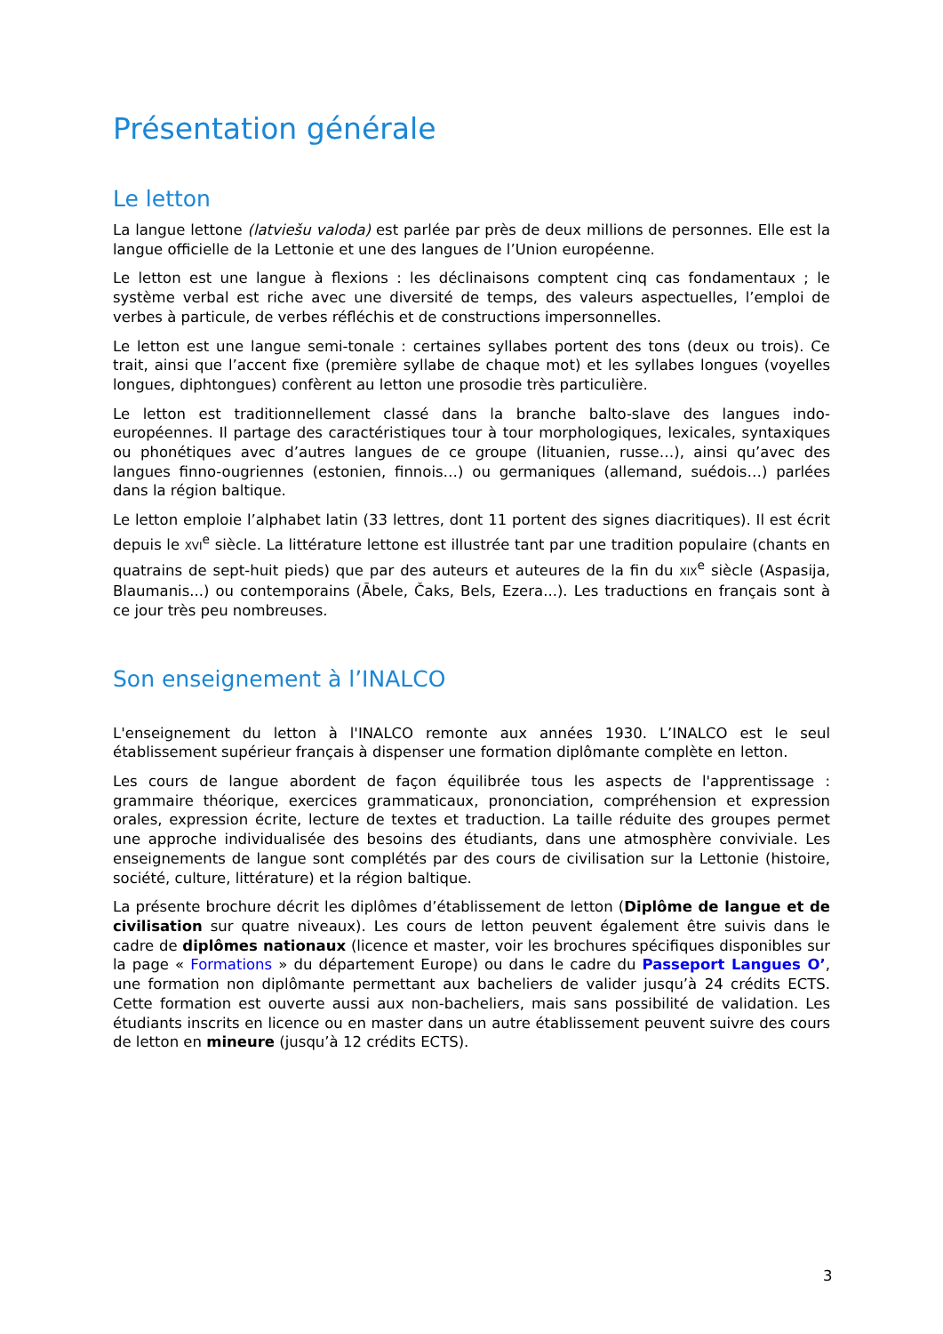Présentation générale
Le letton
La langue lettone (latviešu valoda) est parlée par près de deux millions de personnes. Elle est la langue officielle de la Lettonie et une des langues de l’Union européenne.
Le letton est une langue à flexions : les déclinaisons comptent cinq cas fondamentaux ; le système verbal est riche avec une diversité de temps, des valeurs aspectuelles, l’emploi de verbes à particule, de verbes réfléchis et de constructions impersonnelles.
Le letton est une langue semi-tonale : certaines syllabes portent des tons (deux ou trois). Ce trait, ainsi que l’accent fixe (première syllabe de chaque mot) et les syllabes longues (voyelles longues, diphtongues) confèrent au letton une prosodie très particulière.
Le letton est traditionnellement classé dans la branche balto-slave des langues indo-européennes. Il partage des caractéristiques tour à tour morphologiques, lexicales, syntaxiques ou phonétiques avec d’autres langues de ce groupe (lituanien, russe…), ainsi qu’avec des langues finno-ougriennes (estonien, finnois…) ou germaniques (allemand, suédois…) parlées dans la région baltique.
Le letton emploie l’alphabet latin (33 lettres, dont 11 portent des signes diacritiques). Il est écrit depuis le XVI<sup>e</sup> siècle. La littérature lettone est illustrée tant par une tradition populaire (chants en quatrains de sept-huit pieds) que par des auteurs et auteures de la fin du XIX<sup>e</sup> siècle (Aspasija, Blaumanis...) ou contemporains (Ābele, Čaks, Bels, Ezera...). Les traductions en français sont à ce jour très peu nombreuses.
Son enseignement à l’INALCO
L'enseignement du letton à l'INALCO remonte aux années 1930. L’INALCO est le seul établissement supérieur français à dispenser une formation diplômante complète en letton.
Les cours de langue abordent de façon équilibrée tous les aspects de l'apprentissage : grammaire théorique, exercices grammaticaux, prononciation, compréhension et expression orales, expression écrite, lecture de textes et traduction. La taille réduite des groupes permet une approche individualisée des besoins des étudiants, dans une atmosphère conviviale. Les enseignements de langue sont complétés par des cours de civilisation sur la Lettonie (histoire, société, culture, littérature) et la région baltique.
La présente brochure décrit les diplômes d’établissement de letton (Diplôme de langue et de civilisation sur quatre niveaux). Les cours de letton peuvent également être suivis dans le cadre de diplômes nationaux (licence et master, voir les brochures spécifiques disponibles sur la page « Formations » du département Europe) ou dans le cadre du Passeport Langues O’, une formation non diplômante permettant aux bacheliers de valider jusqu’à 24 crédits ECTS. Cette formation est ouverte aussi aux non-bacheliers, mais sans possibilité de validation. Les étudiants inscrits en licence ou en master dans un autre établissement peuvent suivre des cours de letton en mineure (jusqu’à 12 crédits ECTS).
3